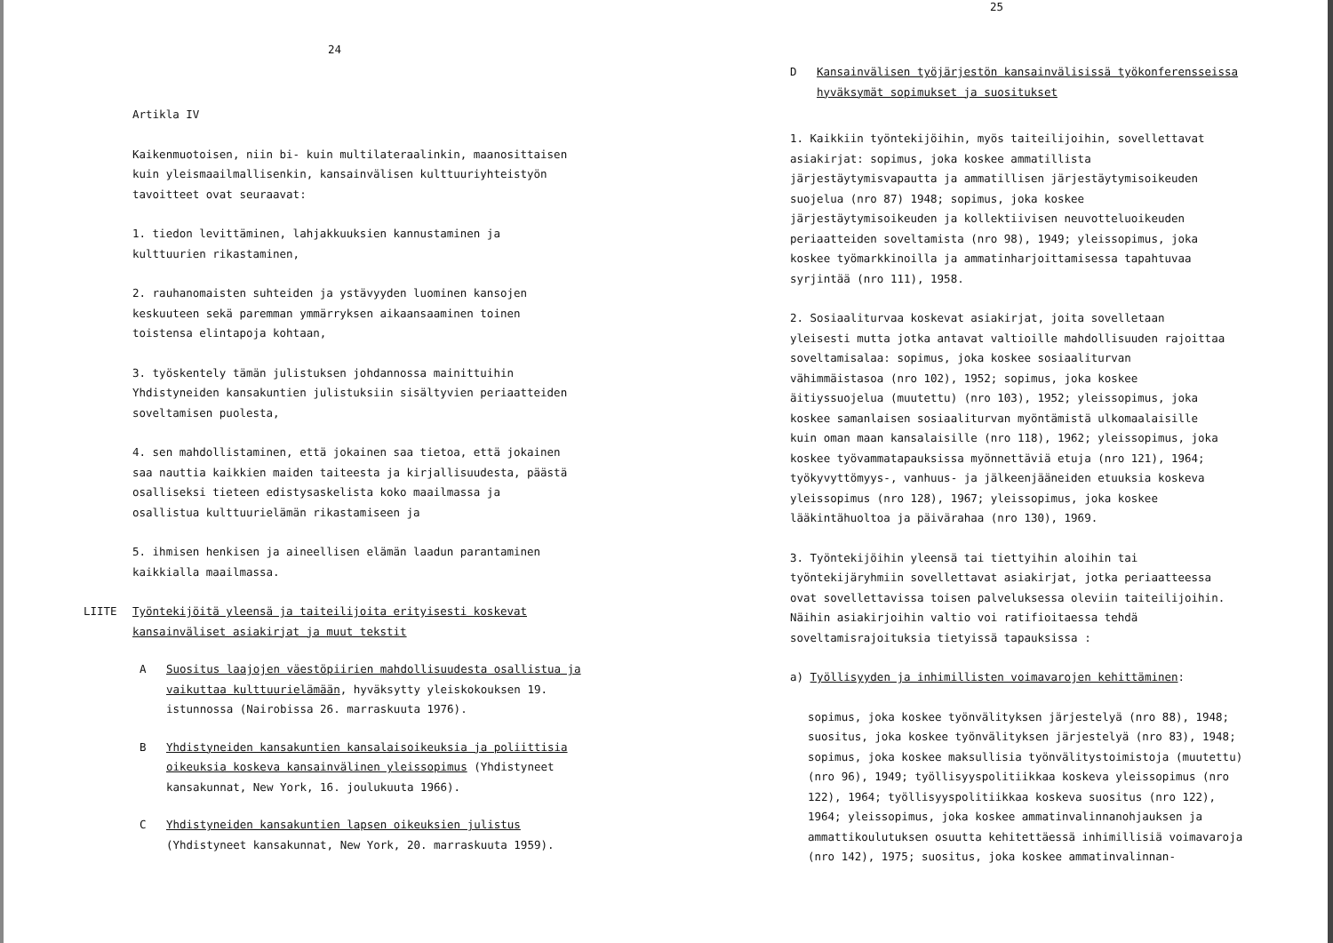24
Artikla IV
Kaikenmuotoisen, niin bi- kuin multilateraalinkin, maanosittaisen kuin yleismaailmallisenkin, kansainvälisen kulttuuriyhteistyön tavoitteet ovat seuraavat:
1. tiedon levittäminen, lahjakkuuksien kannustaminen ja kulttuurien rikastaminen,
2. rauhanomaisten suhteiden ja ystävyyden luominen kansojen keskuuteen sekä paremman ymmärryksen aikaansaaminen toinen toistensa elintapoja kohtaan,
3. työskentely tämän julistuksen johdannossa mainittuihin Yhdistyneiden kansakuntien julistuksiin sisältyvien periaatteiden soveltamisen puolesta,
4. sen mahdollistaminen, että jokainen saa tietoa, että jokainen saa nauttia kaikkien maiden taiteesta ja kirjallisuudesta, päästä osalliseksi tieteen edistysaskelista koko maailmassa ja osallistua kulttuurielämän rikastamiseen ja
5. ihmisen henkisen ja aineellisen elämän laadun parantaminen kaikkialla maailmassa.
LIITE Työntekijöitä yleensä ja taiteilijoita erityisesti koskevat kansainväliset asiakirjat ja muut tekstit
A Suositus laajojen väestöpiirien mahdollisuudesta osallistua ja vaikuttaa kulttuurielämään, hyväksytty yleiskokouksen 19. istunnossa (Nairobissa 26. marraskuuta 1976).
B Yhdistyneiden kansakuntien kansalaisoikeuksia ja poliittisia oikeuksia koskeva kansainvälinen yleissopimus (Yhdistyneet kansakunnat, New York, 16. joulukuuta 1966).
C Yhdistyneiden kansakuntien lapsen oikeuksien julistus (Yhdistyneet kansakunnat, New York, 20. marraskuuta 1959).
25
D Kansainvälisen työjärjestön kansainvälisissä työkonferensseissa hyväksymät sopimukset ja suositukset
1. Kaikkiin työntekijöihin, myös taiteilijoihin, sovellettavat asiakirjat: sopimus, joka koskee ammatillista järjestäytymisvapautta ja ammatillisen järjestäytymisoikeuden suojelua (nro 87) 1948; sopimus, joka koskee järjestäytymisoikeuden ja kollektiivisen neuvotteluoikeuden periaatteiden soveltamista (nro 98), 1949; yleissopimus, joka koskee työmarkkinoilla ja ammatinharjoittamisessa tapahtuvaa syrjintää (nro 111), 1958.
2. Sosiaaliturvaa koskevat asiakirjat, joita sovelletaan yleisesti mutta jotka antavat valtioille mahdollisuuden rajoittaa soveltamisalaa: sopimus, joka koskee sosiaaliturvan vähimmäistasoa (nro 102), 1952; sopimus, joka koskee äitiyssuojelua (muutettu) (nro 103), 1952; yleissopimus, joka koskee samanlaisen sosiaaliturvan myöntämistä ulkomaalaisille kuin oman maan kansalaisille (nro 118), 1962; yleissopimus, joka koskee työvammatapauksissa myönnettäviä etuja (nro 121), 1964; työkyvyttömyys-, vanhuus- ja jälkeenjääneiden etuuksia koskeva yleissopimus (nro 128), 1967; yleissopimus, joka koskee lääkintähuoltoa ja päivärahaa (nro 130), 1969.
3. Työntekijöihin yleensä tai tiettyihin aloihin tai työntekijäryhmiin sovellettavat asiakirjat, jotka periaatteessa ovat sovellettavissa toisen palveluksessa oleviin taiteilijoihin. Näihin asiakirjoihin valtio voi ratifioitaessa tehdä soveltamisrajoituksia tietyissä tapauksissa :
a) Työllisyyden ja inhimillisten voimavarojen kehittäminen:
sopimus, joka koskee työnvälityksen järjestelyä (nro 88), 1948; suositus, joka koskee työnvälityksen järjestelyä (nro 83), 1948; sopimus, joka koskee maksullisia työnvälitystoimistoja (muutettu) (nro 96), 1949; työllisyyspolitiikkaa koskeva yleissopimus (nro 122), 1964; työllisyyspolitiikkaa koskeva suositus (nro 122), 1964; yleissopimus, joka koskee ammatinvalinnanohjauksen ja ammattikoulutuksen osuutta kehitettäessä inhimillisiä voimavaroja (nro 142), 1975; suositus, joka koskee ammatinvalinnan-